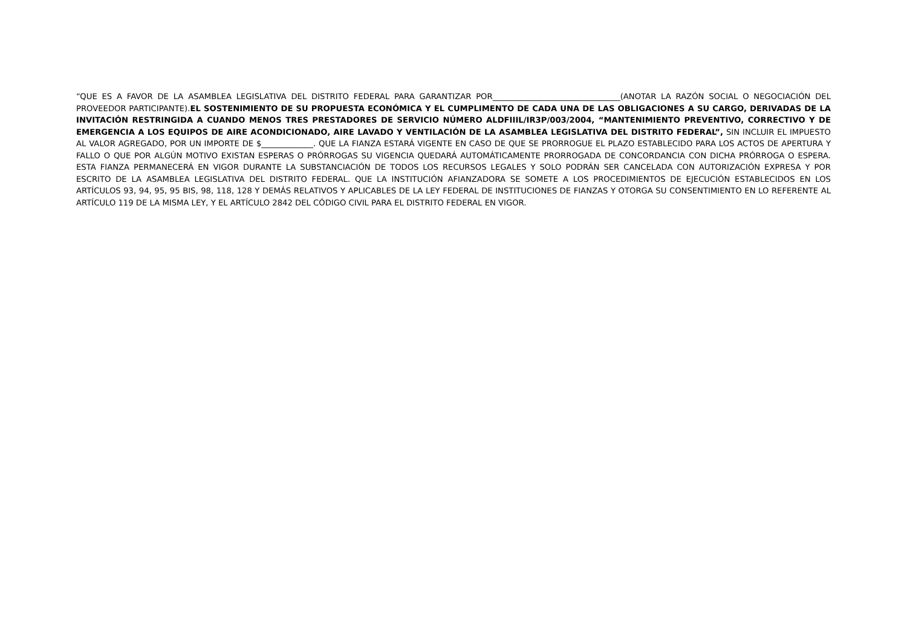“QUE ES A FAVOR DE LA ASAMBLEA LEGISLATIVA DEL DISTRITO FEDERAL PARA GARANTIZAR POR________________________________(ANOTAR LA RAZÓN SOCIAL O NEGOCIACIÓN DEL PROVEEDOR PARTICIPANTE).EL SOSTENIMIENTO DE SU PROPUESTA ECONÓMICA Y EL CUMPLIMENTO DE CADA UNA DE LAS OBLIGACIONES A SU CARGO, DERIVADAS DE LA INVITACIÓN RESTRINGIDA A CUANDO MENOS TRES PRESTADORES DE SERVICIO NÚMERO ALDFIIIL/IR3P/003/2004, “MANTENIMIENTO PREVENTIVO, CORRECTIVO Y DE EMERGENCIA A LOS EQUIPOS DE AIRE ACONDICIONADO, AIRE LAVADO Y VENTILACIÓN DE LA ASAMBLEA LEGISLATIVA DEL DISTRITO FEDERAL”, SIN INCLUIR EL IMPUESTO AL VALOR AGREGADO, POR UN IMPORTE DE $_____________. QUE LA FIANZA ESTARÁ VIGENTE EN CASO DE QUE SE PRORROGUE EL PLAZO ESTABLECIDO PARA LOS ACTOS DE APERTURA Y FALLO O QUE POR ALGÚN MOTIVO EXISTAN ESPERAS O PRÓRROGAS SU VIGENCIA QUEDARÁ AUTOMÁTICAMENTE PRORROGADA DE CONCORDANCIA CON DICHA PRÓRROGA O ESPERA. ESTA FIANZA PERMANECERÁ EN VIGOR DURANTE LA SUBSTANCIACIÓN DE TODOS LOS RECURSOS LEGALES Y SOLO PODRÁN SER CANCELADA CON AUTORIZACIÓN EXPRESA Y POR ESCRITO DE LA ASAMBLEA LEGISLATIVA DEL DISTRITO FEDERAL. QUE LA INSTITUCIÓN AFIANZADORA SE SOMETE A LOS PROCEDIMIENTOS DE EJECUCIÓN ESTABLECIDOS EN LOS ARTÍCULOS 93, 94, 95, 95 BIS, 98, 118, 128 Y DEMÁS RELATIVOS Y APLICABLES DE LA LEY FEDERAL DE INSTITUCIONES DE FIANZAS Y OTORGA SU CONSENTIMIENTO EN LO REFERENTE AL ARTÍCULO 119 DE LA MISMA LEY, Y EL ARTÍCULO 2842 DEL CÓDIGO CIVIL PARA EL DISTRITO FEDERAL EN VIGOR.